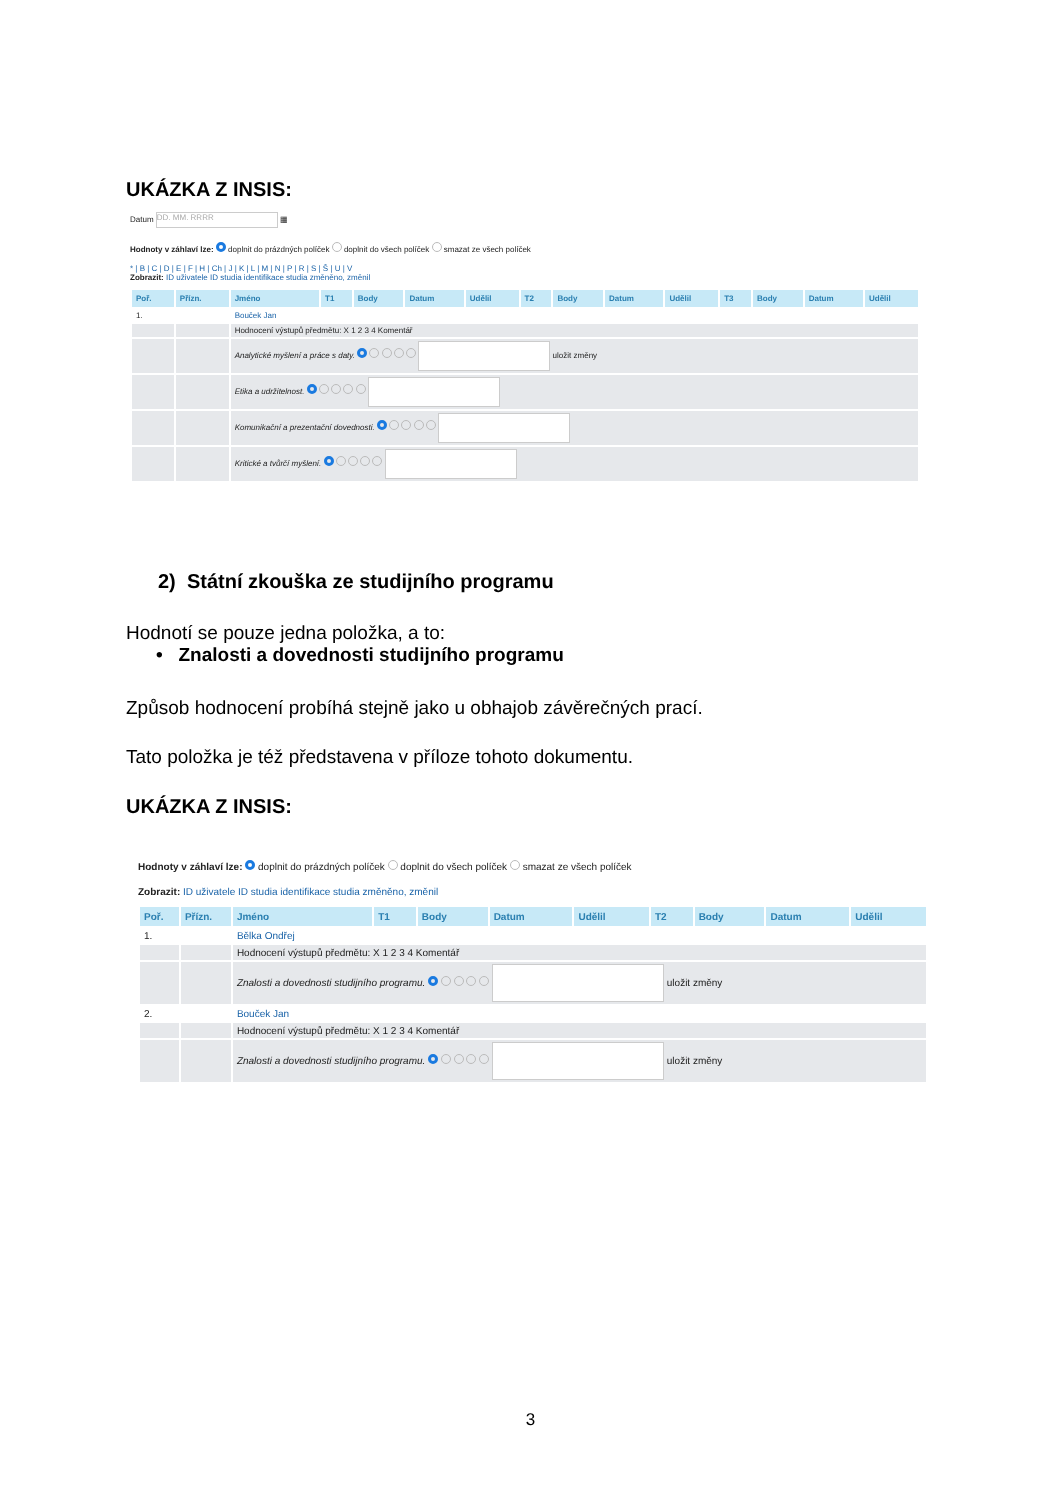UKÁZKA Z INSIS:
Datum DD. MM. RRRR ▦
Hodnoty v záhlaví lze: doplnit do prázdných políček doplnit do všech políček smazat ze všech políček
* | B | C | D | E | F | H | Ch | J | K | L | M | N | P | R | S | Š | U | V
Zobrazit: ID uživatele ID studia identifikace studia změněno, změnil
| Poř. | Přízn. | Jméno | T1 | Body | Datum | Udělil | T2 | Body | Datum | Udělil | T3 | Body | Datum | Udělil |
| --- | --- | --- | --- | --- | --- | --- | --- | --- | --- | --- | --- | --- | --- | --- |
| 1. | | Bouček Jan | | | | | | | | | | | | |
| | | Hodnocení výstupů předmětu: X 1 2 3 4 Komentář | | | | | | | | | | | | |
| | | Analytické myšlení a práce s daty. uložit změny | | | | | | | | | | | | |
| | | Etika a udržitelnost. | | | | | | | | | | | | |
| | | Komunikační a prezentační dovednosti. | | | | | | | | | | | | |
| | | Kritické a tvůrčí myšlení. | | | | | | | | | | | | |
2) Státní zkouška ze studijního programu
Hodnotí se pouze jedna položka, a to:
• Znalosti a dovednosti studijního programu
Způsob hodnocení probíhá stejně jako u obhajob závěrečných prací.
Tato položka je též představena v příloze tohoto dokumentu.
UKÁZKA Z INSIS:
Hodnoty v záhlaví lze: doplnit do prázdných políček doplnit do všech políček smazat ze všech políček
Zobrazit: ID uživatele ID studia identifikace studia změněno, změnil
| Poř. | Přízn. | Jméno | T1 | Body | Datum | Udělil | T2 | Body | Datum | Udělil |
| --- | --- | --- | --- | --- | --- | --- | --- | --- | --- | --- |
| 1. | | Bělka Ondřej | | | | | | | | |
| | | Hodnocení výstupů předmětu: X 1 2 3 4 Komentář | | | | | | | | |
| | | Znalosti a dovednosti studijního programu. uložit změny | | | | | | | | |
| 2. | | Bouček Jan | | | | | | | | |
| | | Hodnocení výstupů předmětu: X 1 2 3 4 Komentář | | | | | | | | |
| | | Znalosti a dovednosti studijního programu. uložit změny | | | | | | | | |
3